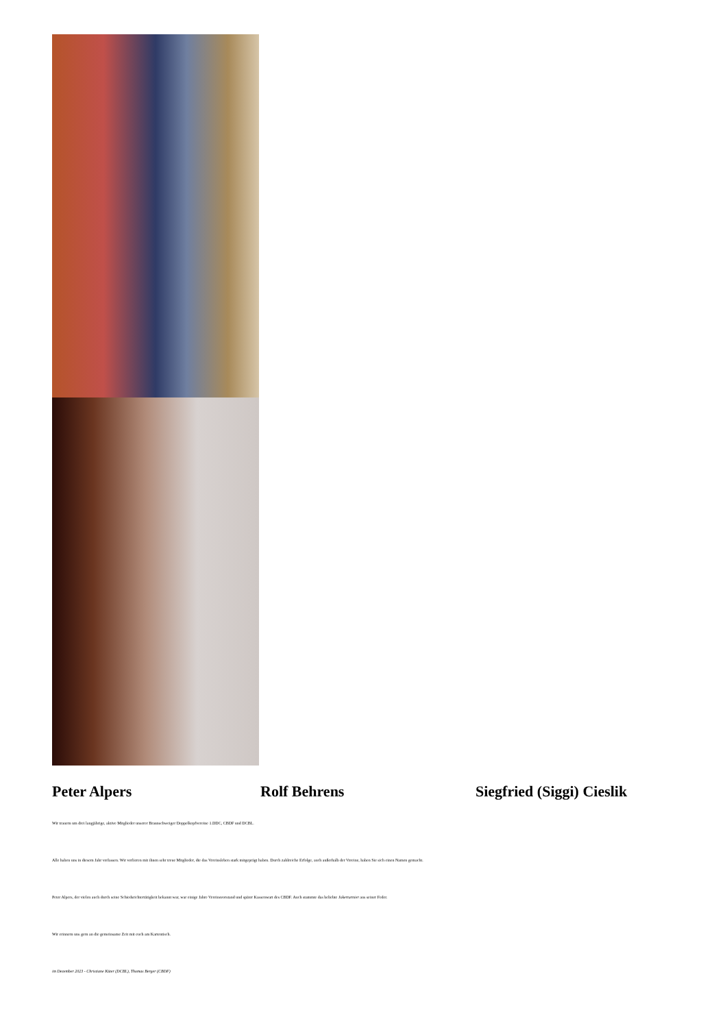Peter Alpers Rolf Behrens Siegfried (Siggi) Cieslik
Wir trauern um drei langjährige, aktive Mitglieder unserer Braunschweiger Doppelkopfvereine 1.DDC, CBDF und DCBL.
Alle haben uns in diesem Jahr verlassen. Wir verlieren mit ihnen sehr treue Mitglieder, die das Vereinsleben stark mitgeprägt haben. Durch zahlreiche Erfolge, auch außerhalb der Vereine, haben Sie sich einen Namen gemacht.
Peter Alpers, der vielen auch durch seine Schiedsrichtertätigkeit bekannt war, war einige Jahre Vereinsvorstand und später Kassenwart des CBDF. Auch stammte das beliebte Jokerturnier aus seiner Feder.
Wir erinnern uns gern an die gemeinsame Zeit mit euch am Kartentisch.
im Dezember 2023 - Christiane Küter (DCBL), Thomas Berger (CBDF)